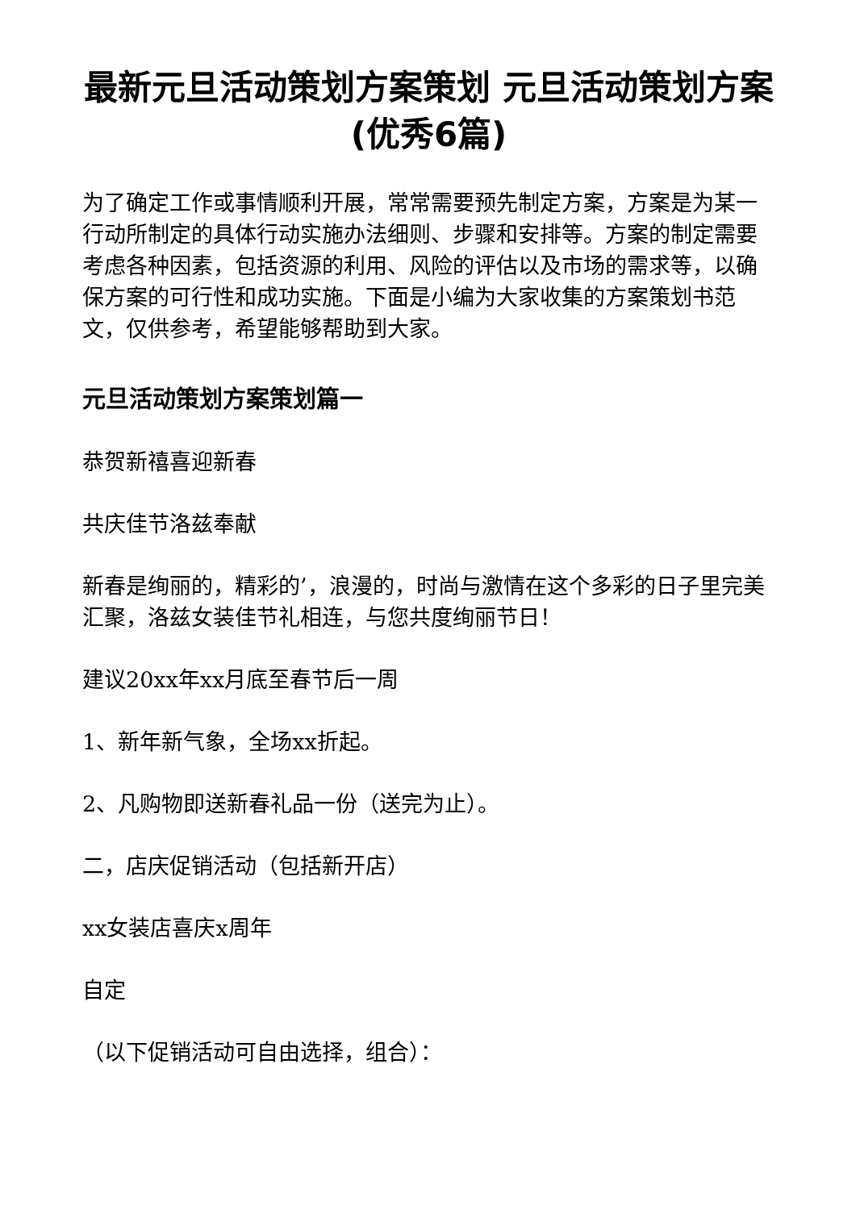最新元旦活动策划方案策划 元旦活动策划方案(优秀6篇)
为了确定工作或事情顺利开展，常常需要预先制定方案，方案是为某一行动所制定的具体行动实施办法细则、步骤和安排等。方案的制定需要考虑各种因素，包括资源的利用、风险的评估以及市场的需求等，以确保方案的可行性和成功实施。下面是小编为大家收集的方案策划书范文，仅供参考，希望能够帮助到大家。
元旦活动策划方案策划篇一
恭贺新禧喜迎新春
共庆佳节洛兹奉献
新春是绚丽的，精彩的’，浪漫的，时尚与激情在这个多彩的日子里完美汇聚，洛兹女装佳节礼相连，与您共度绚丽节日！
建议20xx年xx月底至春节后一周
1、新年新气象，全场xx折起。
2、凡购物即送新春礼品一份（送完为止）。
二，店庆促销活动（包括新开店）
xx女装店喜庆x周年
自定
（以下促销活动可自由选择，组合）：